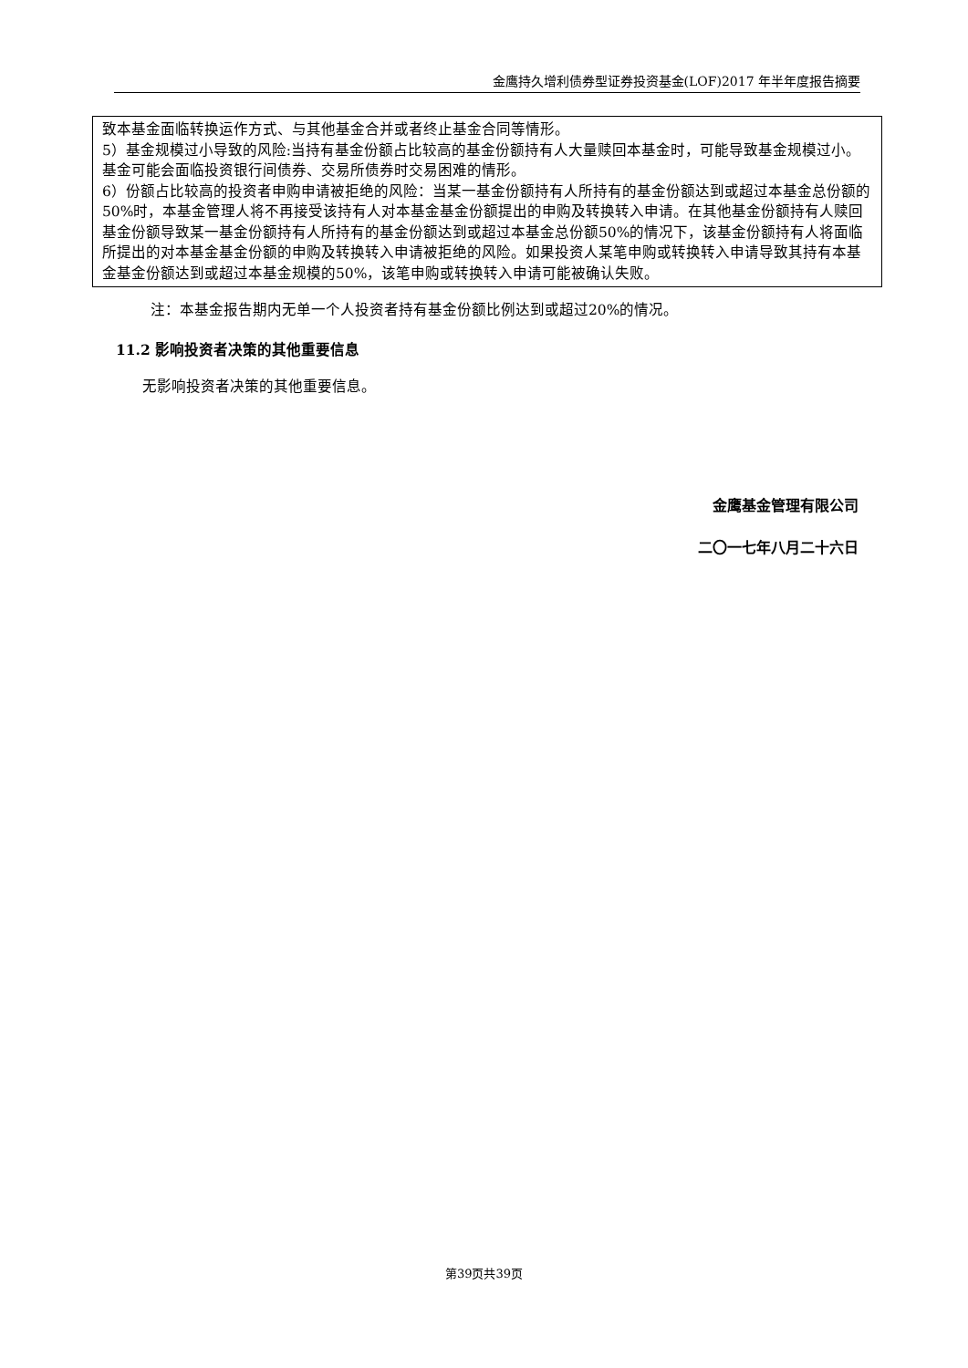金鹰持久增利债券型证券投资基金(LOF)2017 年半年度报告摘要
| 致本基金面临转换运作方式、与其他基金合并或者终止基金合同等情形。 5）基金规模过小导致的风险:当持有基金份额占比较高的基金份额持有人大量赎回本基金时，可能导致基金规模过小。基金可能会面临投资银行间债券、交易所债券时交易困难的情形。 6）份额占比较高的投资者申购申请被拒绝的风险：当某一基金份额持有人所持有的基金份额达到或超过本基金总份额的50%时，本基金管理人将不再接受该持有人对本基金基金份额提出的申购及转换转入申请。在其他基金份额持有人赎回基金份额导致某一基金份额持有人所持有的基金份额达到或超过本基金总份额50%的情况下，该基金份额持有人将面临所提出的对本基金基金份额的申购及转换转入申请被拒绝的风险。如果投资人某笔申购或转换转入申请导致其持有本基金基金份额达到或超过本基金规模的50%，该笔申购或转换转入申请可能被确认失败。 |
注：本基金报告期内无单一个人投资者持有基金份额比例达到或超过20%的情况。
11.2 影响投资者决策的其他重要信息
无影响投资者决策的其他重要信息。
金鹰基金管理有限公司
二〇一七年八月二十六日
第39页共39页